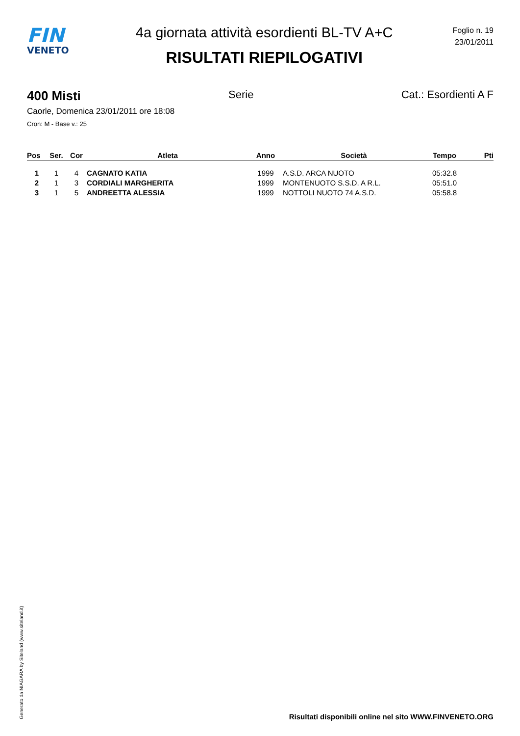FIN
VENETO
4a giornata attività esordienti BL-TV A+C
RISULTATI RIEPILOGATIVI
Foglio n. 19
23/01/2011
400 Misti Serie Cat.: Esordienti A F
Caorle, Domenica 23/01/2011 ore 18:08
Cron: M - Base v.: 25
| Pos | Ser. | Cor | Atleta | Anno | Società | Tempo | Pti |
| --- | --- | --- | --- | --- | --- | --- | --- |
| 1 | 1 | 4 | CAGNATO KATIA | 1999 | A.S.D. ARCA NUOTO | 05:32.8 | |
| 2 | 1 | 3 | CORDIALI MARGHERITA | 1999 | MONTENUOTO S.S.D. A R.L. | 05:51.0 | |
| 3 | 1 | 5 | ANDREETTA ALESSIA | 1999 | NOTTOLI NUOTO 74 A.S.D. | 05:58.8 | |
Generato da NIAGARA by Siteland (www.siteland.it)
Risultati disponibili online nel sito WWW.FINVENETO.ORG